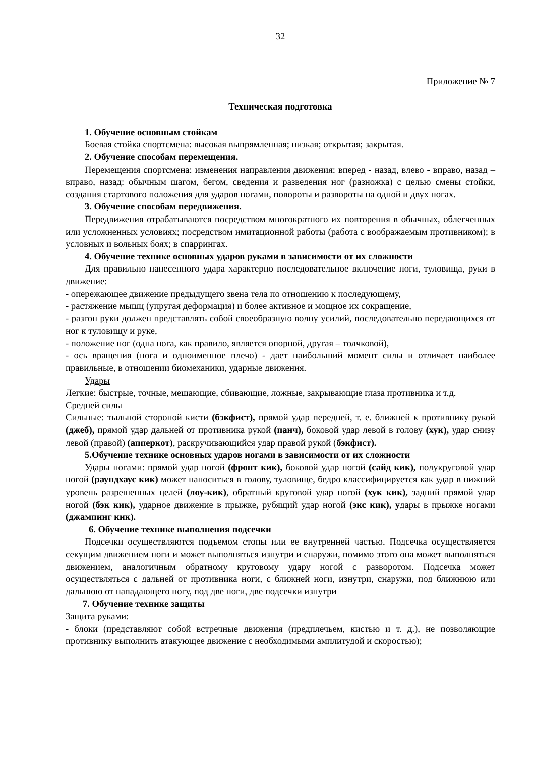32
Приложение № 7
Техническая подготовка
1. Обучение основным стойкам
Боевая стойка спортсмена: высокая выпрямленная; низкая; открытая; закрытая.
2. Обучение способам перемещения.
Перемещения спортсмена: изменения направления движения: вперед - назад, влево - вправо, назад – вправо, назад: обычным шагом, бегом, сведения и разведения ног (разножка) с целью смены стойки, создания стартового положения для ударов ногами, повороты и развороты на одной и двух ногах.
3. Обучение способам передвижения.
Передвижения отрабатываются посредством многократного их повторения в обычных, облегченных или усложненных условиях; посредством имитационной работы (работа с воображаемым противником); в условных и вольных боях; в спаррингах.
4. Обучение технике основных ударов руками в зависимости от их сложности
Для правильно нанесенного удара характерно последовательное включение ноги, туловища, руки в движение:
- опережающее движение предыдущего звена тела по отношению к последующему,
- растяжение мышц (упругая деформация) и более активное и мощное их сокращение,
- разгон руки должен представлять собой своеобразную волну усилий, последовательно передающихся от ног к туловищу и руке,
- положение ног (одна нога, как правило, является опорной, другая – толчковой),
- ось вращения (нога и одноименное плечо) - дает наибольший момент силы и отличает наиболее правильные, в отношении биомеханики, ударные движения.
Удары
Легкие: быстрые, точные, мешающие, сбивающие, ложные, закрывающие глаза противника и т.д.
Средней силы
Сильные: тыльной стороной кисти (бэкфист), прямой удар передней, т. е. ближней к противнику рукой (джеб), прямой удар дальней от противника рукой (панч), боковой удар левой в голову (хук), удар снизу левой (правой) (апперкот), раскручивающийся удар правой рукой (бэкфист).
5.Обучение технике основных ударов ногами в зависимости от их сложности
Удары ногами: прямой удар ногой (фронт кик), боковой удар ногой (сайд кик), полукруговой удар ногой (раундхаус кик) может наноситься в голову, туловище, бедро классифицируется как удар в нижний уровень разрешенных целей (лоу-кик), обратный круговой удар ногой (хук кик), задний прямой удар ногой (бэк кик), ударное движение в прыжке, рубящий удар ногой (экс кик), удары в прыжке ногами (джампинг кик).
6. Обучение технике выполнения подсечки
Подсечки осуществляются подъемом стопы или ее внутренней частью. Подсечка осуществляется секущим движением ноги и может выполняться изнутри и снаружи, помимо этого она может выполняться движением, аналогичным обратному круговому удару ногой с разворотом. Подсечка может осуществляться с дальней от противника ноги, с ближней ноги, изнутри, снаружи, под ближнюю или дальнюю от нападающего ногу, под две ноги, две подсечки изнутри
7. Обучение технике защиты
Защита руками:
- блоки (представляют собой встречные движения (предплечьем, кистью и т. д.), не позволяющие противнику выполнить атакующее движение с необходимыми амплитудой и скоростью);